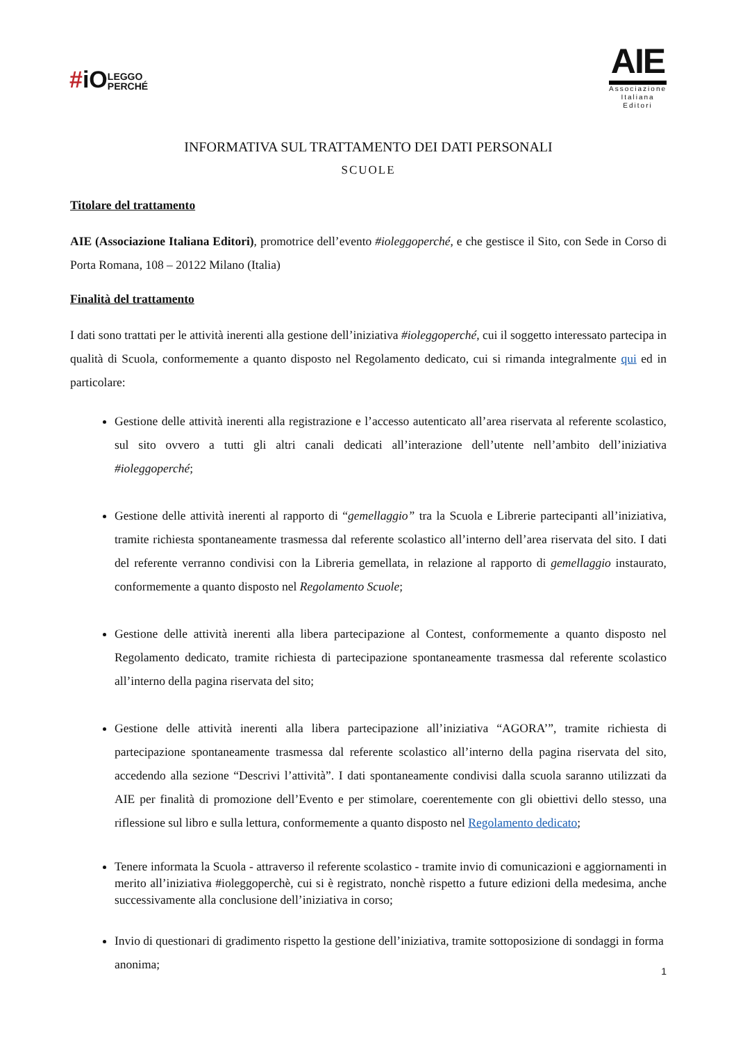#iOLEGGO
PERCHÉ
AIE
Associazione
Italiana
Editori
INFORMATIVA SUL TRATTAMENTO DEI DATI PERSONALI
SCUOLE
Titolare del trattamento
AIE (Associazione Italiana Editori), promotrice dell’evento #ioleggoperché, e che gestisce il Sito, con Sede in Corso di Porta Romana, 108 – 20122 Milano (Italia)
Finalità del trattamento
I dati sono trattati per le attività inerenti alla gestione dell’iniziativa #ioleggoperché, cui il soggetto interessato partecipa in qualità di Scuola, conformemente a quanto disposto nel Regolamento dedicato, cui si rimanda integralmente qui ed in particolare:
Gestione delle attività inerenti alla registrazione e l’accesso autenticato all’area riservata al referente scolastico, sul sito ovvero a tutti gli altri canali dedicati all’interazione dell’utente nell’ambito dell’iniziativa #ioleggoperché;
Gestione delle attività inerenti al rapporto di “gemellaggio” tra la Scuola e Librerie partecipanti all’iniziativa, tramite richiesta spontaneamente trasmessa dal referente scolastico all’interno dell’area riservata del sito. I dati del referente verranno condivisi con la Libreria gemellata, in relazione al rapporto di gemellaggio instaurato, conformemente a quanto disposto nel Regolamento Scuole;
Gestione delle attività inerenti alla libera partecipazione al Contest, conformemente a quanto disposto nel Regolamento dedicato, tramite richiesta di partecipazione spontaneamente trasmessa dal referente scolastico all’interno della pagina riservata del sito;
Gestione delle attività inerenti alla libera partecipazione all’iniziativa “AGORA’”, tramite richiesta di partecipazione spontaneamente trasmessa dal referente scolastico all’interno della pagina riservata del sito, accedendo alla sezione “Descrivi l’attività”. I dati spontaneamente condivisi dalla scuola saranno utilizzati da AIE per finalità di promozione dell’Evento e per stimolare, coerentemente con gli obiettivi dello stesso, una riflessione sul libro e sulla lettura, conformemente a quanto disposto nel Regolamento dedicato;
Tenere informata la Scuola - attraverso il referente scolastico - tramite invio di comunicazioni e aggiornamenti in merito all’iniziativa #ioleggoperchè, cui si è registrato, nonchè rispetto a future edizioni della medesima, anche successivamente alla conclusione dell’iniziativa in corso;
Invio di questionari di gradimento rispetto la gestione dell’iniziativa, tramite sottoposizione di sondaggi in forma anonima;
1